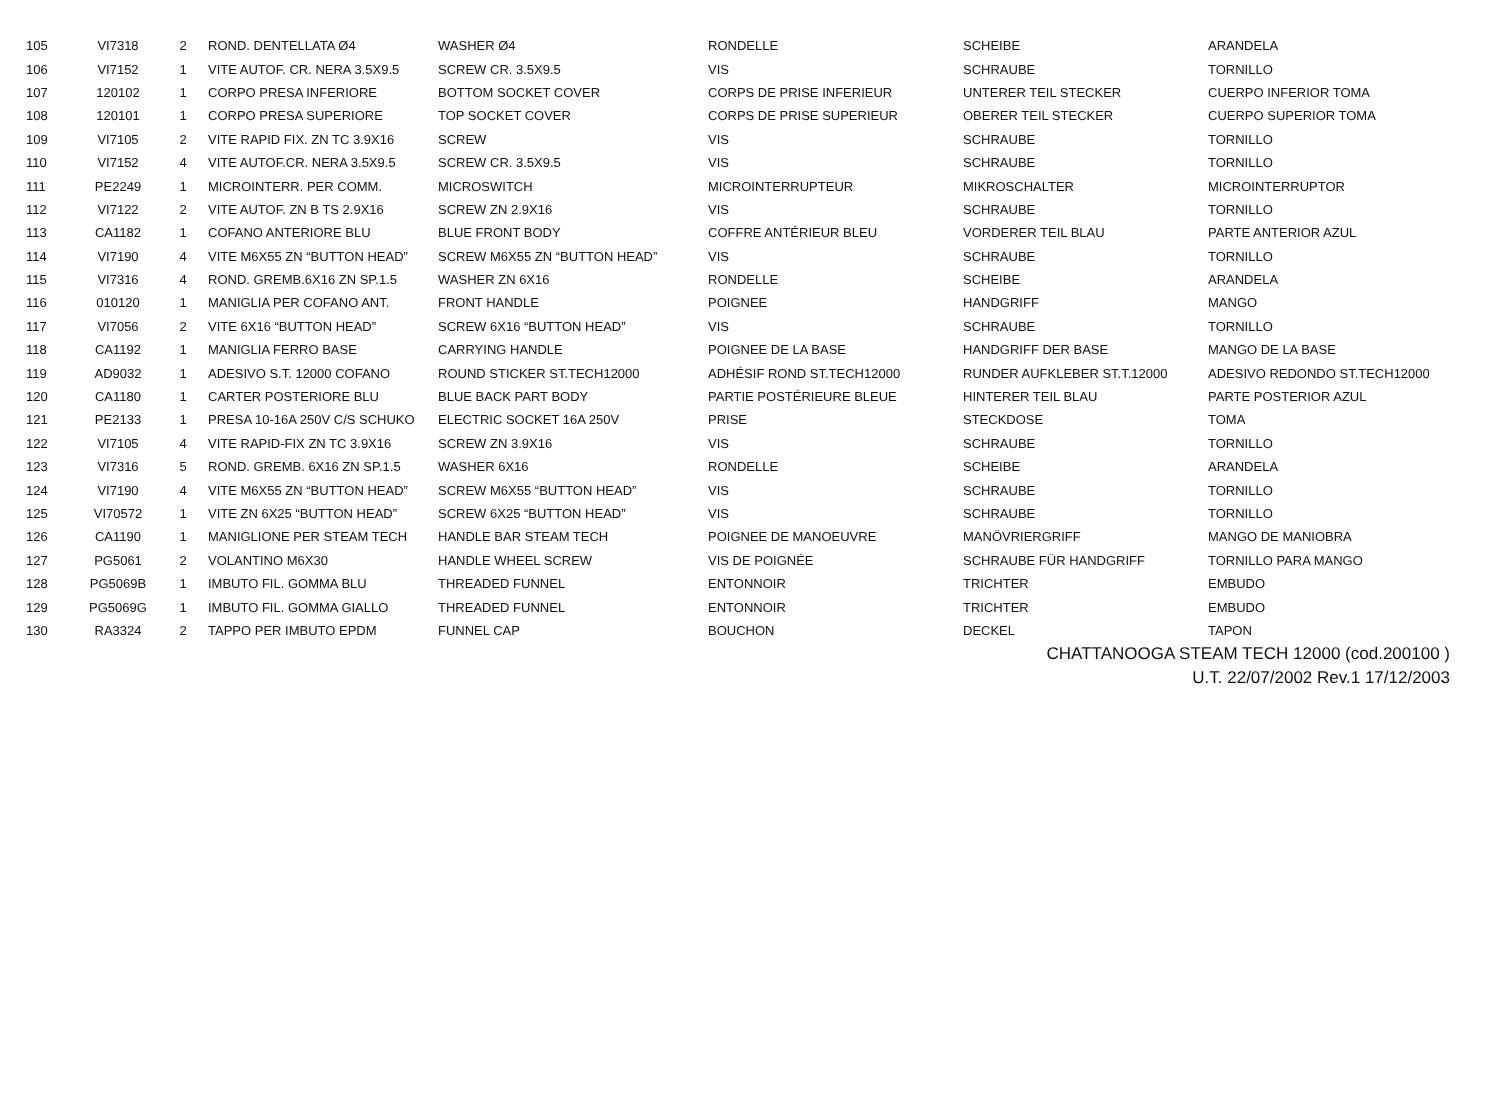| 105 | VI7318 | 2 | ROND. DENTELLATA Ø4 | WASHER Ø4 | RONDELLE | SCHEIBE | ARANDELA |
| 106 | VI7152 | 1 | VITE AUTOF. CR. NERA 3.5X9.5 | SCREW CR. 3.5X9.5 | VIS | SCHRAUBE | TORNILLO |
| 107 | 120102 | 1 | CORPO PRESA INFERIORE | BOTTOM SOCKET COVER | CORPS DE PRISE INFERIEUR | UNTERER TEIL STECKER | CUERPO INFERIOR TOMA |
| 108 | 120101 | 1 | CORPO PRESA SUPERIORE | TOP SOCKET COVER | CORPS DE PRISE SUPERIEUR | OBERER TEIL STECKER | CUERPO SUPERIOR TOMA |
| 109 | VI7105 | 2 | VITE RAPID FIX. ZN TC 3.9X16 | SCREW | VIS | SCHRAUBE | TORNILLO |
| 110 | VI7152 | 4 | VITE AUTOF.CR. NERA 3.5X9.5 | SCREW CR. 3.5X9.5 | VIS | SCHRAUBE | TORNILLO |
| 111 | PE2249 | 1 | MICROINTERR. PER COMM. | MICROSWITCH | MICROINTERRUPTEUR | MIKROSCHALTER | MICROINTERRUPTOR |
| 112 | VI7122 | 2 | VITE AUTOF. ZN B TS 2.9X16 | SCREW ZN 2.9X16 | VIS | SCHRAUBE | TORNILLO |
| 113 | CA1182 | 1 | COFANO ANTERIORE BLU | BLUE FRONT BODY | COFFRE ANTÉRIEUR BLEU | VORDERER TEIL BLAU | PARTE ANTERIOR AZUL |
| 114 | VI7190 | 4 | VITE M6X55 ZN “BUTTON HEAD” | SCREW M6X55 ZN “BUTTON HEAD” | VIS | SCHRAUBE | TORNILLO |
| 115 | VI7316 | 4 | ROND. GREMB.6X16 ZN SP.1.5 | WASHER ZN 6X16 | RONDELLE | SCHEIBE | ARANDELA |
| 116 | 010120 | 1 | MANIGLIA PER COFANO ANT. | FRONT HANDLE | POIGNEE | HANDGRIFF | MANGO |
| 117 | VI7056 | 2 | VITE 6X16 “BUTTON HEAD” | SCREW 6X16 “BUTTON HEAD” | VIS | SCHRAUBE | TORNILLO |
| 118 | CA1192 | 1 | MANIGLIA FERRO BASE | CARRYING HANDLE | POIGNEE DE LA BASE | HANDGRIFF DER BASE | MANGO DE LA BASE |
| 119 | AD9032 | 1 | ADESIVO S.T. 12000 COFANO | ROUND STICKER ST.TECH12000 | ADHÉSIF ROND ST.TECH12000 | RUNDER AUFKLEBER ST.T.12000 | ADESIVO REDONDO ST.TECH12000 |
| 120 | CA1180 | 1 | CARTER POSTERIORE BLU | BLUE BACK PART BODY | PARTIE POSTÉRIEURE BLEUE | HINTERER TEIL BLAU | PARTE POSTERIOR AZUL |
| 121 | PE2133 | 1 | PRESA 10-16A 250V C/S SCHUKO | ELECTRIC SOCKET 16A 250V | PRISE | STECKDOSE | TOMA |
| 122 | VI7105 | 4 | VITE RAPID-FIX ZN TC 3.9X16 | SCREW ZN 3.9X16 | VIS | SCHRAUBE | TORNILLO |
| 123 | VI7316 | 5 | ROND. GREMB. 6X16 ZN SP.1.5 | WASHER 6X16 | RONDELLE | SCHEIBE | ARANDELA |
| 124 | VI7190 | 4 | VITE M6X55 ZN “BUTTON HEAD” | SCREW M6X55 “BUTTON HEAD” | VIS | SCHRAUBE | TORNILLO |
| 125 | VI70572 | 1 | VITE ZN 6X25 “BUTTON HEAD” | SCREW 6X25 “BUTTON HEAD” | VIS | SCHRAUBE | TORNILLO |
| 126 | CA1190 | 1 | MANIGLIONE PER STEAM TECH | HANDLE BAR STEAM TECH | POIGNEE DE MANOEUVRE | MANÖVRIERGRIFF | MANGO DE MANIOBRA |
| 127 | PG5061 | 2 | VOLANTINO M6X30 | HANDLE WHEEL SCREW | VIS DE POIGNÉE | SCHRAUBE FÜR HANDGRIFF | TORNILLO PARA MANGO |
| 128 | PG5069B | 1 | IMBUTO FIL. GOMMA BLU | THREADED FUNNEL | ENTONNOIR | TRICHTER | EMBUDO |
| 129 | PG5069G | 1 | IMBUTO FIL. GOMMA GIALLO | THREADED FUNNEL | ENTONNOIR | TRICHTER | EMBUDO |
| 130 | RA3324 | 2 | TAPPO PER IMBUTO EPDM | FUNNEL CAP | BOUCHON | DECKEL | TAPON |
CHATTANOOGA STEAM TECH 12000 (cod.200100 )
U.T. 22/07/2002 Rev.1 17/12/2003